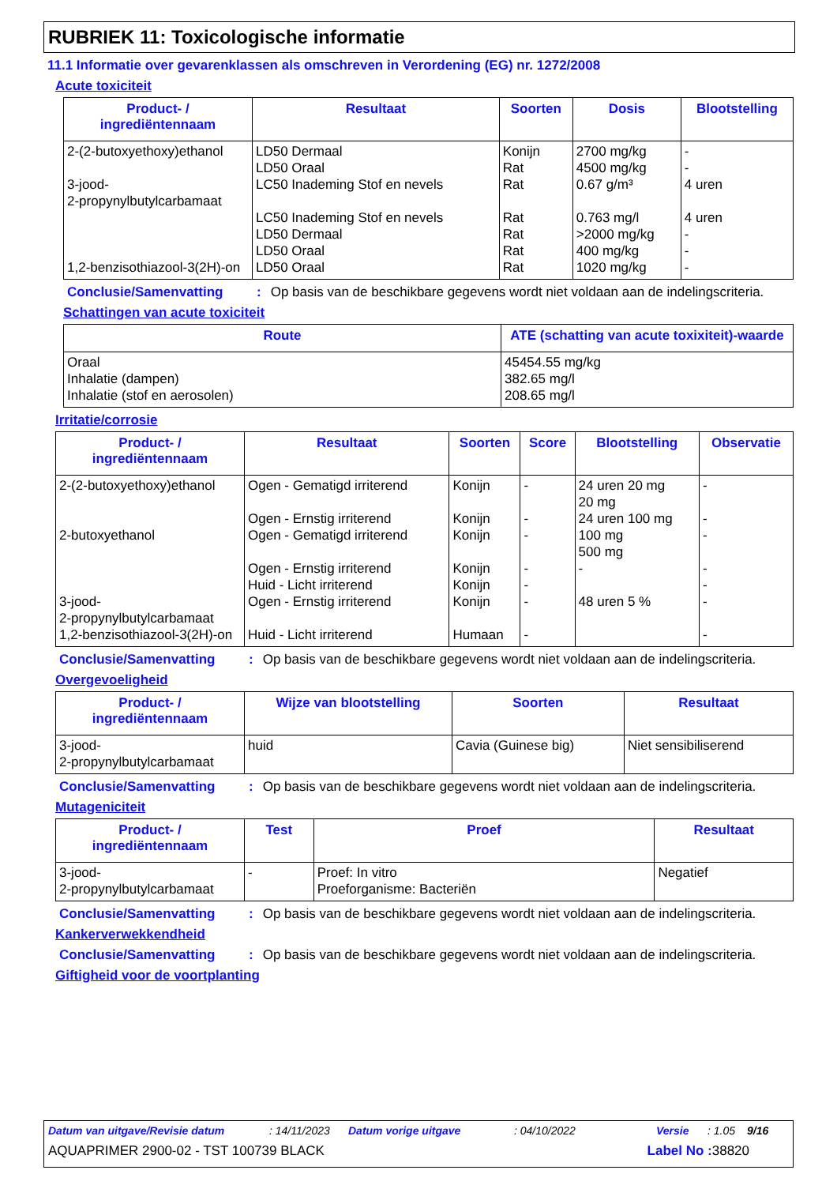RUBRIEK 11: Toxicologische informatie
11.1 Informatie over gevarenklassen als omschreven in Verordening (EG) nr. 1272/2008
Acute toxiciteit
| Product- / ingrediëntennaam | Resultaat | Soorten | Dosis | Blootstelling |
| --- | --- | --- | --- | --- |
| 2-(2-butoxyethoxy)ethanol 3-jood- 2-propynylbutylcarbamaat 1,2-benzisothiazool-3(2H)-on | LD50 Dermaal LD50 Oraal LC50 Inademing Stof en nevels LC50 Inademing Stof en nevels LD50 Dermaal LD50 Oraal LD50 Oraal | Konijn Rat Rat Rat Rat Rat Rat | 2700 mg/kg 4500 mg/kg 0.67 g/m³ 0.763 mg/l >2000 mg/kg 400 mg/kg 1020 mg/kg | - - 4 uren 4 uren - - - |
Conclusie/Samenvatting: Op basis van de beschikbare gegevens wordt niet voldaan aan de indelingscriteria.
Schattingen van acute toxiciteit
| Route | ATE (schatting van acute toxixiteit)-waarde |
| --- | --- |
| Oraal Inhalatie (dampen) Inhalatie (stof en aerosolen) | 45454.55 mg/kg 382.65 mg/l 208.65 mg/l |
Irritatie/corrosie
| Product- / ingrediëntennaam | Resultaat | Soorten | Score | Blootstelling | Observatie |
| --- | --- | --- | --- | --- | --- |
| 2-(2-butoxyethoxy)ethanol 2-butoxyethanol 3-jood- 2-propynylbutylcarbamaat 1,2-benzisothiazool-3(2H)-on | Ogen - Gematigd irriterend Ogen - Ernstig irriterend Ogen - Gematigd irriterend Ogen - Ernstig irriterend Huid - Licht irriterend Ogen - Ernstig irriterend Huid - Licht irriterend | Konijn Konijn Konijn Konijn Konijn Konijn Humaan | - - - - - - - | 24 uren 20 mg 20 mg 24 uren 100 mg 100 mg 500 mg - 48 uren 5 % | - - - - - - - |
Conclusie/Samenvatting: Op basis van de beschikbare gegevens wordt niet voldaan aan de indelingscriteria.
Overgevoeligheid
| Product- / ingrediëntennaam | Wijze van blootstelling | Soorten | Resultaat |
| --- | --- | --- | --- |
| 3-jood- 2-propynylbutylcarbamaat | huid | Cavia (Guinese big) | Niet sensibiliserend |
Conclusie/Samenvatting: Op basis van de beschikbare gegevens wordt niet voldaan aan de indelingscriteria.
Mutageniciteit
| Product- / ingrediëntennaam | Test | Proef | Resultaat |
| --- | --- | --- | --- |
| 3-jood- 2-propynylbutylcarbamaat | - | Proef: In vitro Proeforganisme: Bacteriën | Negatief |
Conclusie/Samenvatting: Op basis van de beschikbare gegevens wordt niet voldaan aan de indelingscriteria.
Kankerverwekkendheid
Conclusie/Samenvatting: Op basis van de beschikbare gegevens wordt niet voldaan aan de indelingscriteria.
Giftigheid voor de voortplanting
Datum van uitgave/Revisie datum: 14/11/2023 Datum vorige uitgave: 04/10/2022 Versie: 1.05 9/16
AQUAPRIMER 2900-02 - TST 100739 BLACK Label No : 38820